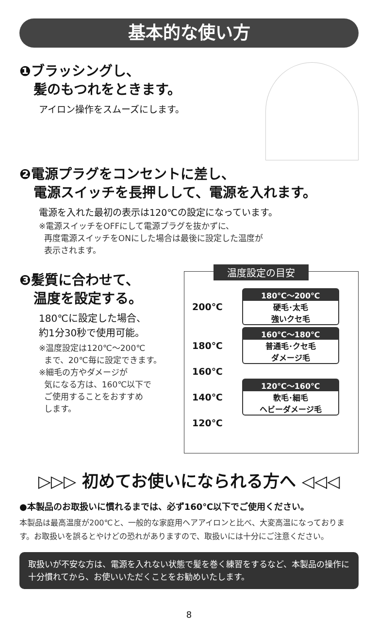基本的な使い方
❶ブラッシングし、
髪のもつれをときます。
アイロン操作をスムーズにします。
❷電源プラグをコンセントに差し、
電源スイッチを長押しして、電源を入れます。
電源を入れた最初の表示は120℃の設定になっています。
※電源スイッチをOFFにして電源プラグを抜かずに、
再度電源スイッチをONにした場合は最後に設定した温度が
表示されます。
❸髪質に合わせて、
温度を設定する。
180℃に設定した場合、
約1分30秒で使用可能。
※温度設定は120℃～200℃
まで、20℃毎に設定できます。
※細毛の方やダメージが
気になる方は、160℃以下で
ご使用することをおすすめ
します。
温度設定の目安
200℃
180℃～200℃
硬毛･太毛
強いクセ毛
180℃
160℃～180℃
普通毛･クセ毛
ダメージ毛
160℃
140℃
120℃～160℃
軟毛･細毛
ヘビーダメージ毛
120℃
▷▷▷ 初めてお使いになられる方へ ◁◁◁
●本製品のお取扱いに慣れるまでは、必ず160℃以下でご使用ください。
本製品は最高温度が200℃と、一般的な家庭用ヘアアイロンと比べ、大変高温になっております。お取扱いを誤るとやけどの恐れがありますので、取扱いには十分にご注意ください。
取扱いが不安な方は、電源を入れない状態で髪を巻く練習をするなど、本製品の操作に十分慣れてから、お使いいただくことをお勧めいたします。
8